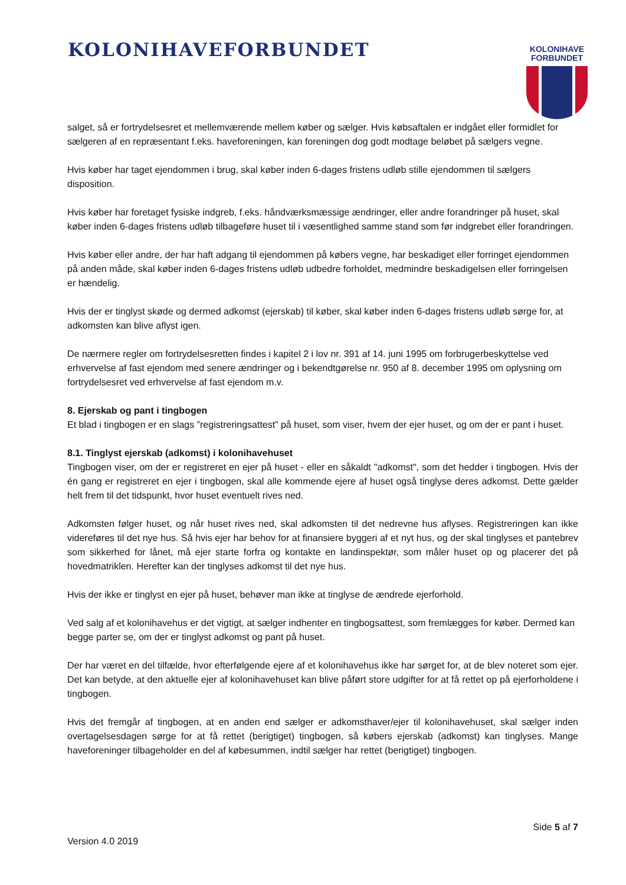KOLONIHAVEFORBUNDET
KOLONIHAVE
FORBUNDET
salget, så er fortrydelsesret et mellemværende mellem køber og sælger. Hvis købsaftalen er indgået eller formidlet for sælgeren af en repræsentant f.eks. haveforeningen, kan foreningen dog godt modtage beløbet på sælgers vegne.
Hvis køber har taget ejendommen i brug, skal køber inden 6-dages fristens udløb stille ejendommen til sælgers disposition.
Hvis køber har foretaget fysiske indgreb, f.eks. håndværksmæssige ændringer, eller andre forandringer på huset, skal køber inden 6-dages fristens udløb tilbageføre huset til i væsentlighed samme stand som før indgrebet eller forandringen.
Hvis køber eller andre, der har haft adgang til ejendommen på købers vegne, har beskadiget eller forringet ejendommen på anden måde, skal køber inden 6-dages fristens udløb udbedre forholdet, medmindre beskadigelsen eller forringelsen er hændelig.
Hvis der er tinglyst skøde og dermed adkomst (ejerskab) til køber, skal køber inden 6-dages fristens udløb sørge for, at adkomsten kan blive aflyst igen.
De nærmere regler om fortrydelsesretten findes i kapitel 2 i lov nr. 391 af 14. juni 1995 om forbrugerbeskyttelse ved erhvervelse af fast ejendom med senere ændringer og i bekendtgørelse nr. 950 af 8. december 1995 om oplysning om fortrydelsesret ved erhvervelse af fast ejendom m.v.
8. Ejerskab og pant i tingbogen
Et blad i tingbogen er en slags ”registreringsattest” på huset, som viser, hvem der ejer huset, og om der er pant i huset.
8.1. Tinglyst ejerskab (adkomst) i kolonihavehuset
Tingbogen viser, om der er registreret en ejer på huset - eller en såkaldt "adkomst", som det hedder i tingbogen. Hvis der én gang er registreret en ejer i tingbogen, skal alle kommende ejere af huset også tinglyse deres adkomst. Dette gælder helt frem til det tidspunkt, hvor huset eventuelt rives ned.
Adkomsten følger huset, og når huset rives ned, skal adkomsten til det nedrevne hus aflyses. Registreringen kan ikke videreføres til det nye hus. Så hvis ejer har behov for at finansiere byggeri af et nyt hus, og der skal tinglyses et pantebrev som sikkerhed for lånet, må ejer starte forfra og kontakte en landinspektør, som måler huset op og placerer det på hovedmatriklen. Herefter kan der tinglyses adkomst til det nye hus.
Hvis der ikke er tinglyst en ejer på huset, behøver man ikke at tinglyse de ændrede ejerforhold.
Ved salg af et kolonihavehus er det vigtigt, at sælger indhenter en tingbogsattest, som fremlægges for køber. Dermed kan begge parter se, om der er tinglyst adkomst og pant på huset.
Der har været en del tilfælde, hvor efterfølgende ejere af et kolonihavehus ikke har sørget for, at de blev noteret som ejer. Det kan betyde, at den aktuelle ejer af kolonihavehuset kan blive påført store udgifter for at få rettet op på ejerforholdene i tingbogen.
Hvis det fremgår af tingbogen, at en anden end sælger er adkomsthaver/ejer til kolonihavehuset, skal sælger inden overtagelsesdagen sørge for at få rettet (berigtiget) tingbogen, så købers ejerskab (adkomst) kan tinglyses. Mange haveforeninger tilbageholder en del af købesummen, indtil sælger har rettet (berigtiget) tingbogen.
Side 5 af 7
Version 4.0 2019